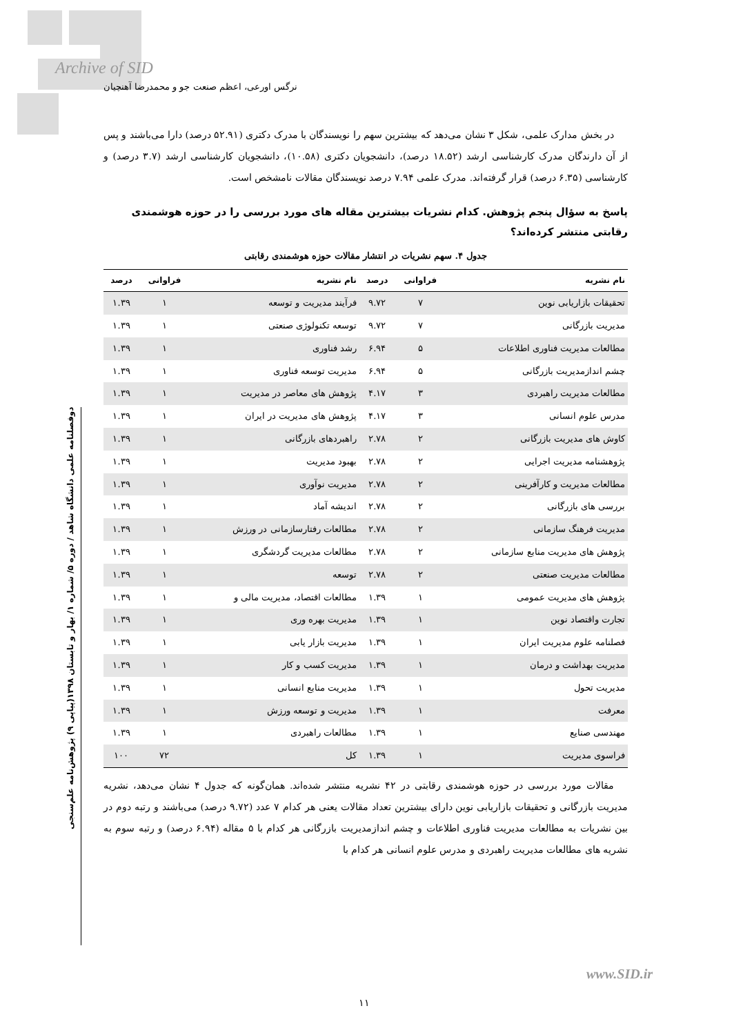Archive of SID
نرگس اورعی، اعظم صنعت جو و محمدرضا آهنچیان
در بخش مدارک علمی، شکل ۳ نشان می‌دهد که بیشترین سهم را نویسندگان با مدرک دکتری (۵۲.۹۱ درصد) دارا می‌باشند و پس از آن دارندگان مدرک کارشناسی ارشد (۱۸.۵۲ درصد)، دانشجویان دکتری (۱۰.۵۸)، دانشجویان کارشناسی ارشد (۳.۷ درصد) و کارشناسی (۶.۳۵ درصد) قرار گرفته‌اند. مدرک علمی ۷.۹۴ درصد نویسندگان مقالات نامشخص است.
پاسخ به سؤال پنجم پژوهش. کدام نشریات بیشترین مقاله های مورد بررسی را در حوزه هوشمندی رقابتی منتشر کرده‌اند؟
جدول ۴. سهم نشریات در انتشار مقالات حوزه هوشمندی رقابتی
| نام نشریه | فراوانی | درصد | نام نشریه | فراوانی | درصد |
| --- | --- | --- | --- | --- | --- |
| تحقیقات بازاریابی نوین | ۷ | ۹.۷۲ | فرآیند مدیریت و توسعه | ۱ | ۱.۳۹ |
| مدیریت بازرگانی | ۷ | ۹.۷۲ | توسعه تکنولوژی صنعتی | ۱ | ۱.۳۹ |
| مطالعات مدیریت فناوری اطلاعات | ۵ | ۶.۹۴ | رشد فناوری | ۱ | ۱.۳۹ |
| چشم اندازمدیریت بازرگانی | ۵ | ۶.۹۴ | مدیریت توسعه فناوری | ۱ | ۱.۳۹ |
| مطالعات مدیریت راهبردی | ۳ | ۴.۱۷ | پژوهش های معاصر در مدیریت | ۱ | ۱.۳۹ |
| مدرس علوم انسانی | ۳ | ۴.۱۷ | پژوهش های مدیریت در ایران | ۱ | ۱.۳۹ |
| کاوش های مدیریت بازرگانی | ۲ | ۲.۷۸ | راهبردهای بازرگانی | ۱ | ۱.۳۹ |
| پژوهشنامه مدیریت اجرایی | ۲ | ۲.۷۸ | بهبود مدیریت | ۱ | ۱.۳۹ |
| مطالعات مدیریت و کارآفرینی | ۲ | ۲.۷۸ | مدیریت نوآوری | ۱ | ۱.۳۹ |
| بررسی های بازرگانی | ۲ | ۲.۷۸ | اندیشه آماد | ۱ | ۱.۳۹ |
| مدیریت فرهنگ سازمانی | ۲ | ۲.۷۸ | مطالعات رفتارسازمانی در ورزش | ۱ | ۱.۳۹ |
| پژوهش های مدیریت منابع سازمانی | ۲ | ۲.۷۸ | مطالعات مدیریت گردشگری | ۱ | ۱.۳۹ |
| مطالعات مدیریت صنعتی | ۲ | ۲.۷۸ | توسعه | ۱ | ۱.۳۹ |
| پژوهش های مدیریت عمومی | ۱ | ۱.۳۹ | مطالعات اقتصاد، مدیریت مالی و | ۱ | ۱.۳۹ |
| تجارت واقتصاد نوین | ۱ | ۱.۳۹ | مدیریت بهره وری | ۱ | ۱.۳۹ |
| فصلنامه علوم مدیریت ایران | ۱ | ۱.۳۹ | مدیریت بازار یابی | ۱ | ۱.۳۹ |
| مدیریت بهداشت و درمان | ۱ | ۱.۳۹ | مدیریت کسب و کار | ۱ | ۱.۳۹ |
| مدیریت تحول | ۱ | ۱.۳۹ | مدیریت منابع انسانی | ۱ | ۱.۳۹ |
| معرفت | ۱ | ۱.۳۹ | مدیریت و توسعه ورزش | ۱ | ۱.۳۹ |
| مهندسی صنایع | ۱ | ۱.۳۹ | مطالعات راهبردی | ۱ | ۱.۳۹ |
| فراسوی مدیریت | ۱ | ۱.۳۹ | کل | ۷۲ | ۱۰۰ |
مقالات مورد بررسی در حوزه هوشمندی رقابتی در ۴۲ نشریه منتشر شده‌اند. همان‌گونه که جدول ۴ نشان می‌دهد، نشریه مدیریت بازرگانی و تحقیقات بازاریابی نوین دارای بیشترین تعداد مقالات یعنی هر کدام ۷ عدد (۹.۷۲ درصد) می‌باشند و رتبه دوم در بین نشریات به مطالعات مدیریت فناوری اطلاعات و چشم اندازمدیریت بازرگانی هر کدام با ۵ مقاله (۶.۹۴ درصد) و رتبه سوم به نشریه های مطالعات مدیریت راهبردی و مدرس علوم انسانی هر کدام با
دوفصلنامه علمی دانشگاه شاهد / دوره ۵/ شماره ۱/ بهار و تابستان ۱۳۹۸(پیاپی ۹) پژوهش‌نامه علم‌سنجی
www.SID.ir
۱۱